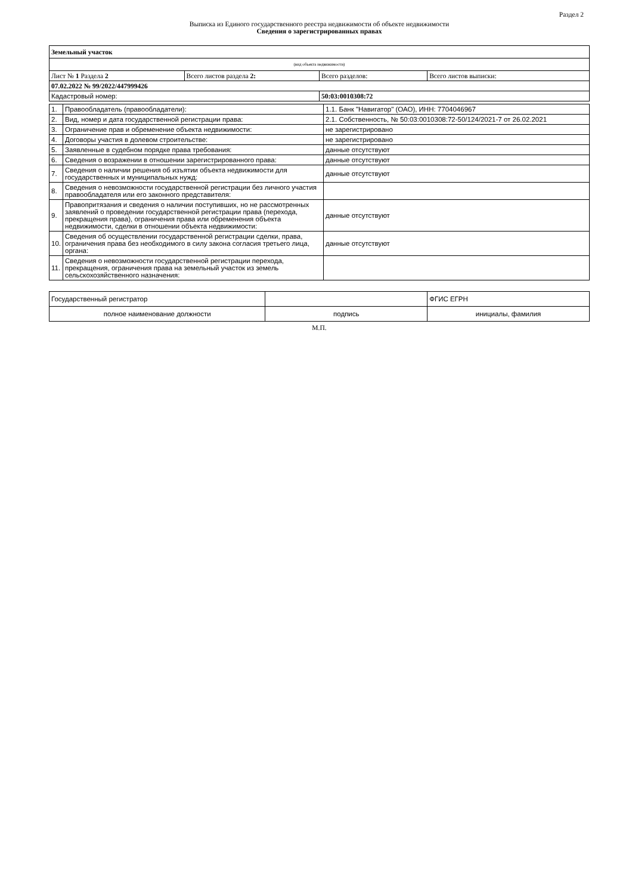Раздел 2
Выписка из Единого государственного реестра недвижимости об объекте недвижимости
Сведения о зарегистрированных правах
| Земельный участок | | | |
| (вид объекта недвижимости) | | | |
| Лист № 1 Раздела 2 | Всего листов раздела 2: | Всего разделов: | Всего листов выписки: |
| 07.02.2022 № 99/2022/447999426 | | | |
| Кадастровый номер: | | 50:03:0010308:72 | |
| 1. | Правообладатель (правообладатели): | 1.1. Банк "Навигатор" (ОАО), ИНН: 7704046967 |
| 2. | Вид, номер и дата государственной регистрации права: | 2.1. Собственность, № 50:03:0010308:72-50/124/2021-7 от 26.02.2021 |
| 3. | Ограничение прав и обременение объекта недвижимости: | не зарегистрировано |
| 4. | Договоры участия в долевом строительстве: | не зарегистрировано |
| 5. | Заявленные в судебном порядке права требования: | данные отсутствуют |
| 6. | Сведения о возражении в отношении зарегистрированного права: | данные отсутствуют |
| 7. | Сведения о наличии решения об изъятии объекта недвижимости для государственных и муниципальных нужд: | данные отсутствуют |
| 8. | Сведения о невозможности государственной регистрации без личного участия правообладателя или его законного представителя: | |
| 9. | Правопритязания и сведения о наличии поступивших, но не рассмотренных заявлений о проведении государственной регистрации права (перехода, прекращения права), ограничения права или обременения объекта недвижимости, сделки в отношении объекта недвижимости: | данные отсутствуют |
| 10. | Сведения об осуществлении государственной регистрации сделки, права, ограничения права без необходимого в силу закона согласия третьего лица, органа: | данные отсутствуют |
| 11. | Сведения о невозможности государственной регистрации перехода, прекращения, ограничения права на земельный участок из земель сельскохозяйственного назначения: | |
| Государственный регистратор | | ФГИС ЕГРН |
| полное наименование должности | подпись | инициалы, фамилия |
М.П.